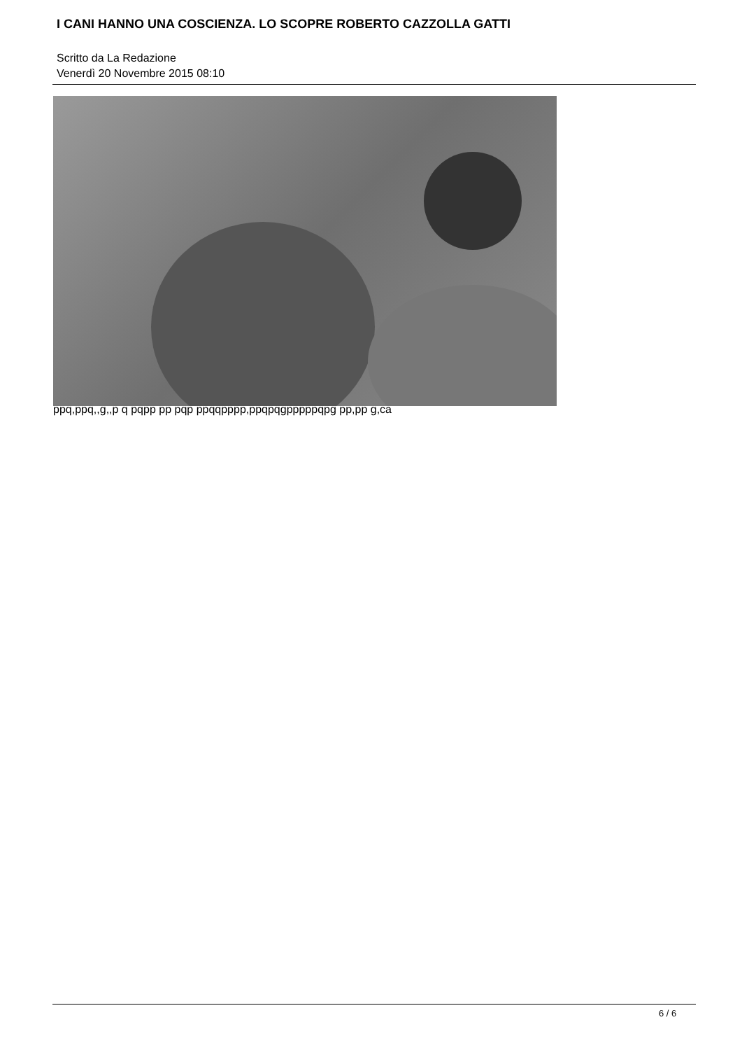I CANI HANNO UNA COSCIENZA. LO SCOPRE ROBERTO CAZZOLLA GATTI
Scritto da La Redazione
Venerdì 20 Novembre 2015 08:10
ppq,ppq,,g,,p q pqpp pp pqp ppqqpppp,ppqpqgpppppqpg pp,pp g,ca
6 / 6